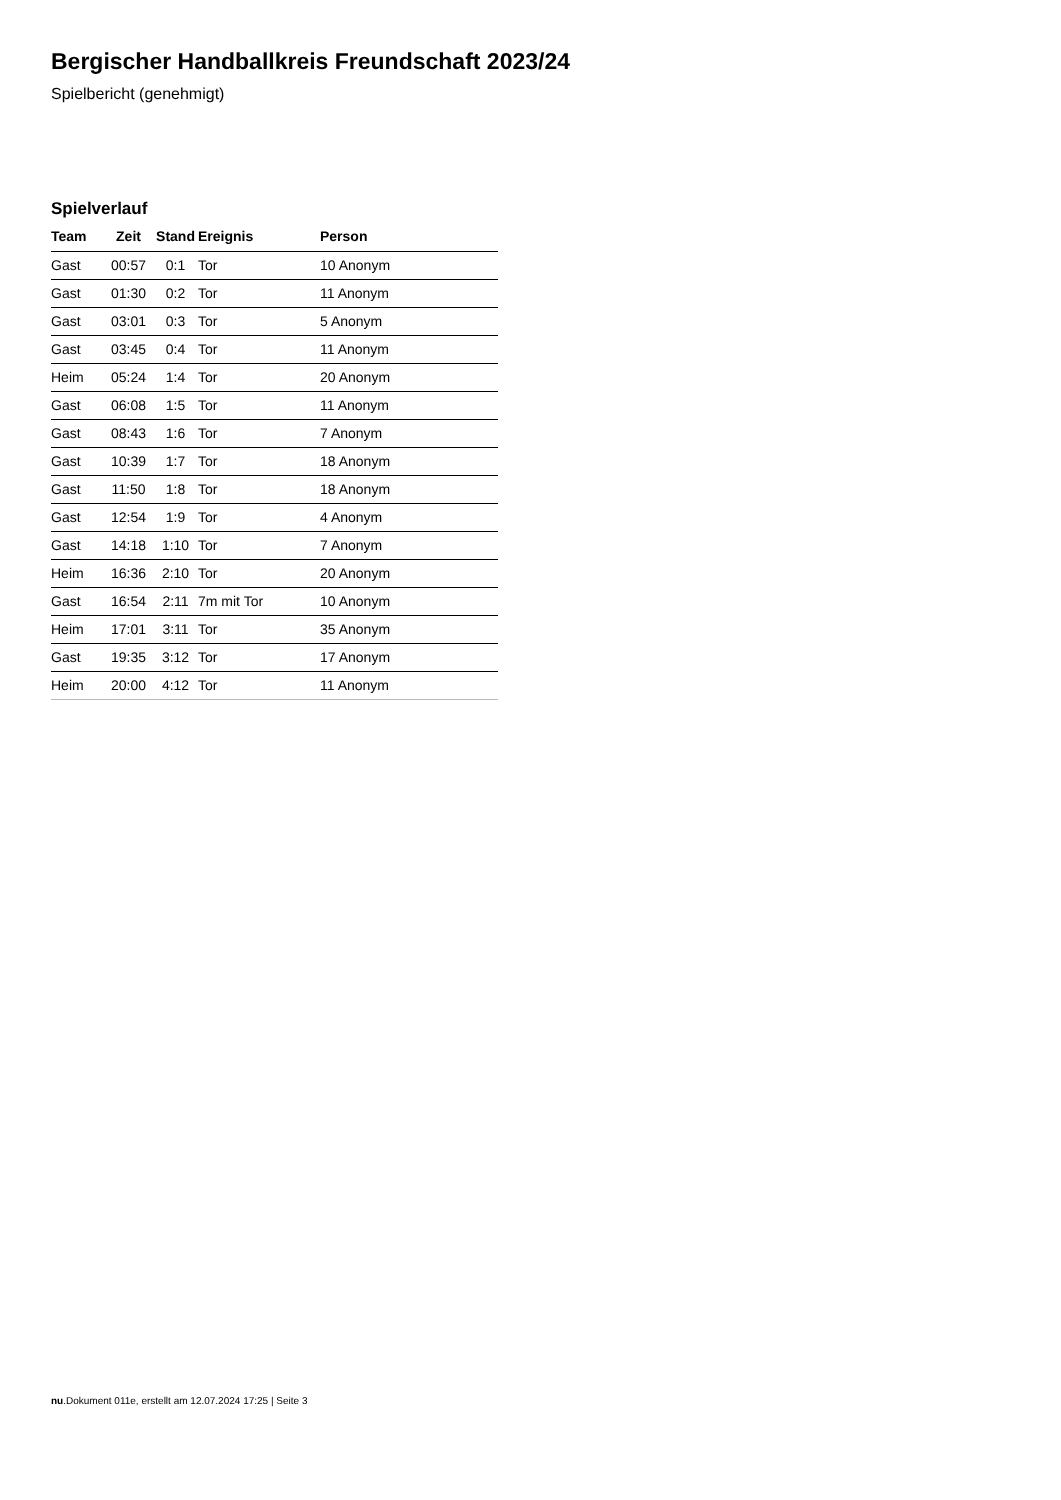Bergischer Handballkreis Freundschaft 2023/24
Spielbericht (genehmigt)
Spielverlauf
| Team | Zeit | Stand | Ereignis | Person |
| --- | --- | --- | --- | --- |
| Gast | 00:57 | 0:1 | Tor | 10 Anonym |
| Gast | 01:30 | 0:2 | Tor | 11 Anonym |
| Gast | 03:01 | 0:3 | Tor | 5 Anonym |
| Gast | 03:45 | 0:4 | Tor | 11 Anonym |
| Heim | 05:24 | 1:4 | Tor | 20 Anonym |
| Gast | 06:08 | 1:5 | Tor | 11 Anonym |
| Gast | 08:43 | 1:6 | Tor | 7 Anonym |
| Gast | 10:39 | 1:7 | Tor | 18 Anonym |
| Gast | 11:50 | 1:8 | Tor | 18 Anonym |
| Gast | 12:54 | 1:9 | Tor | 4 Anonym |
| Gast | 14:18 | 1:10 | Tor | 7 Anonym |
| Heim | 16:36 | 2:10 | Tor | 20 Anonym |
| Gast | 16:54 | 2:11 | 7m mit Tor | 10 Anonym |
| Heim | 17:01 | 3:11 | Tor | 35 Anonym |
| Gast | 19:35 | 3:12 | Tor | 17 Anonym |
| Heim | 20:00 | 4:12 | Tor | 11 Anonym |
nu.Dokument 011e, erstellt am 12.07.2024 17:25 | Seite 3